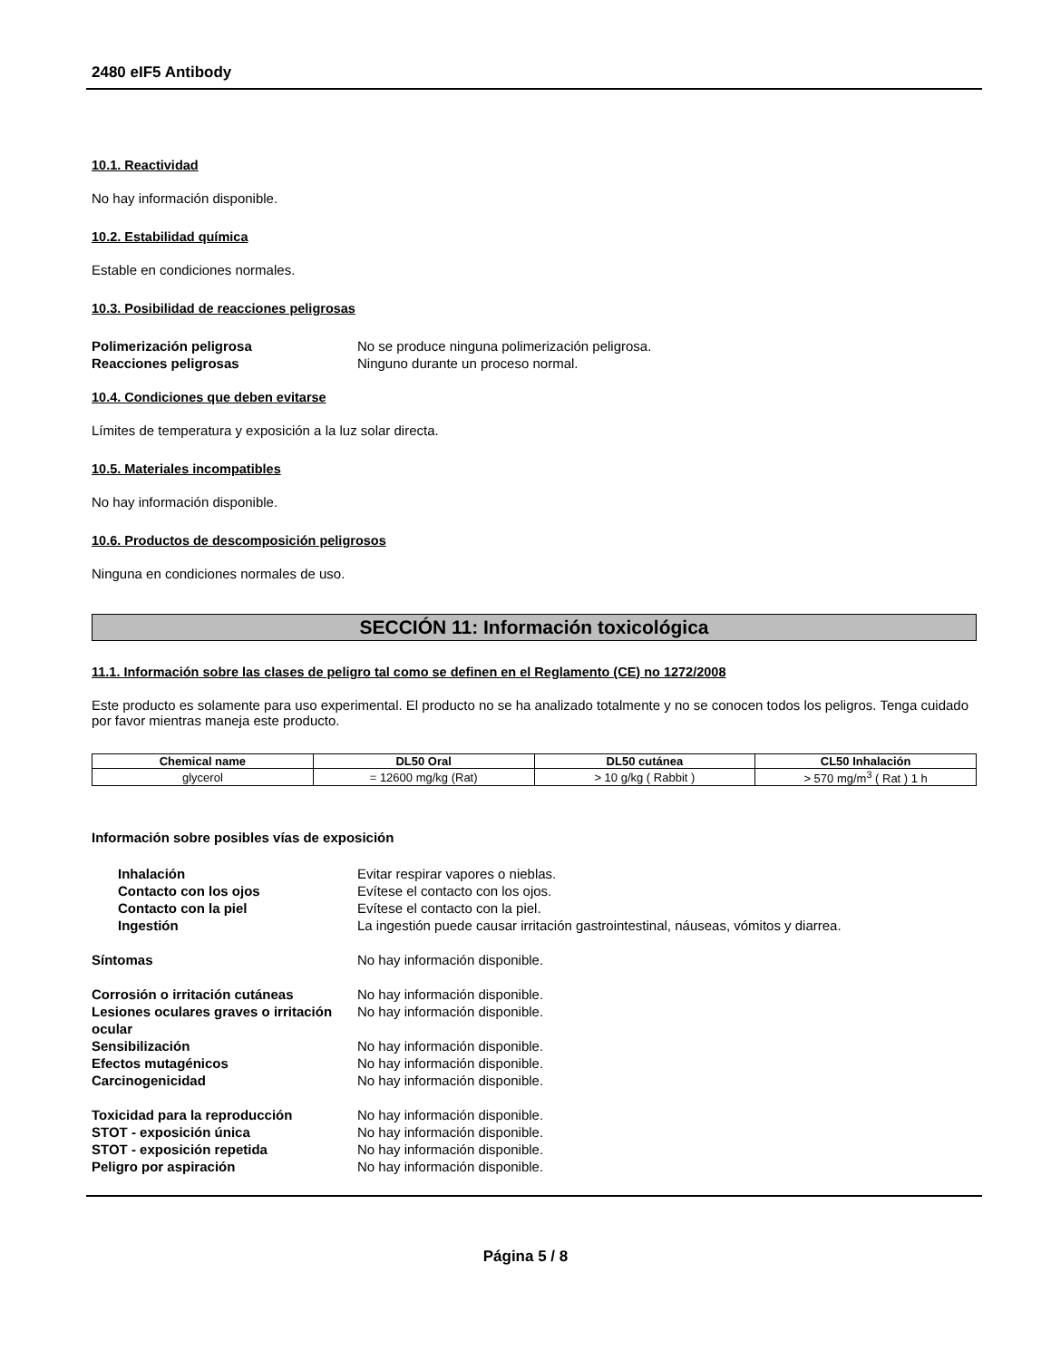2480 eIF5 Antibody
10.1. Reactividad
No hay información disponible.
10.2. Estabilidad química
Estable en condiciones normales.
10.3. Posibilidad de reacciones peligrosas
Polimerización peligrosa No se produce ninguna polimerización peligrosa. Reacciones peligrosas Ninguno durante un proceso normal.
10.4. Condiciones que deben evitarse
Límites de temperatura y exposición a la luz solar directa.
10.5. Materiales incompatibles
No hay información disponible.
10.6. Productos de descomposición peligrosos
Ninguna en condiciones normales de uso.
SECCIÓN 11: Información toxicológica
11.1. Información sobre las clases de peligro tal como se definen en el Reglamento (CE) no 1272/2008
Este producto es solamente para uso experimental. El producto no se ha analizado totalmente y no se conocen todos los peligros. Tenga cuidado por favor mientras maneja este producto.
| Chemical name | DL50 Oral | DL50 cutánea | CL50 Inhalación |
| --- | --- | --- | --- |
| glycerol | = 12600 mg/kg (Rat) | > 10 g/kg ( Rabbit ) | > 570 mg/m<sup>3</sup> ( Rat ) 1 h |
Información sobre posibles vías de exposición
Inhalación Evitar respirar vapores o nieblas. Contacto con los ojos Evítese el contacto con los ojos. Contacto con la piel Evítese el contacto con la piel. Ingestión La ingestión puede causar irritación gastrointestinal, náuseas, vómitos y diarrea.
Síntomas No hay información disponible.
Corrosión o irritación cutáneas No hay información disponible. Lesiones oculares graves o irritación ocular No hay información disponible. Sensibilización No hay información disponible. Efectos mutagénicos No hay información disponible. Carcinogenicidad No hay información disponible.
Toxicidad para la reproducción No hay información disponible. STOT - exposición única No hay información disponible. STOT - exposición repetida No hay información disponible. Peligro por aspiración No hay información disponible.
Página 5 / 8